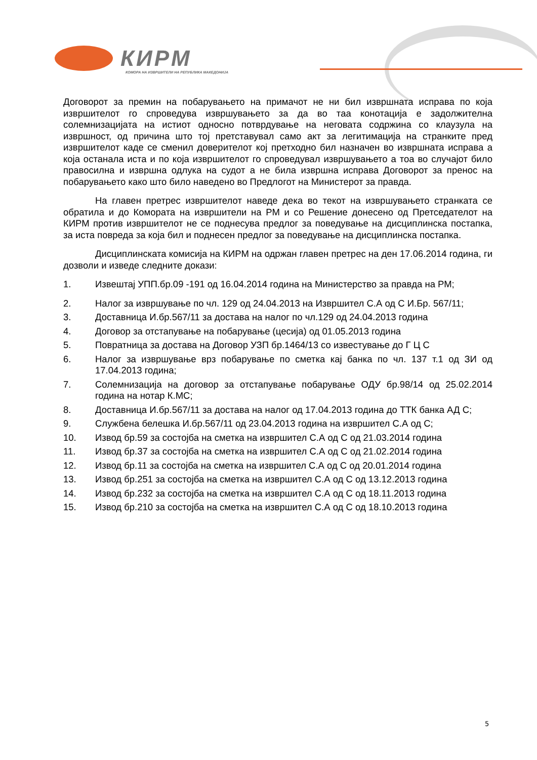КИРМ
КОМОРА НА ИЗВРШИТЕЛИ НА РЕПУБЛИКА МАКЕДОНИЈА
Договорот за премин на побарувањето на примачот не ни бил извршната исправа по која извршителот го спроведува извршувањето за да во таа конотација е задолжителна солемнизацијата на истиот односно потврдување на неговата содржина со клаузула на извршност, од причина што тој претставувал само акт за легитимација на странките пред извршителот каде се сменил доверителот кој претходно бил назначен во извршната исправа а која останала иста и по која извршителот го спроведувал извршувањето а тоа во случајот било правосилна и извршна одлука на судот а не била извршна исправа Договорот за пренос на побарувањето како што било наведено во Предлогот на Министерот за правда.
На главен претрес извршителот наведе дека во текот на извршувањето странката се обратила и до Комората на извршители на РМ и со Решение донесено од Претседателот на КИРМ против извршителот не се поднесува предлог за поведување на дисциплинска постапка, за иста повреда за која бил и поднесен предлог за поведување на дисциплинска постапка.
Дисциплинската комисија на КИРМ на одржан главен претрес на ден 17.06.2014 година, ги дозволи и изведе следните докази:
1. Извештај УПП.бр.09 -191 од 16.04.2014 година на Министерство за правда на РМ;
2. Налог за извршување по чл. 129 од 24.04.2013 на Извршител С.А од С И.Бр. 567/11;
3. Доставница И.бр.567/11 за достава на налог по чл.129 од 24.04.2013 година
4. Договор за отстапување на побарување (цесија) од 01.05.2013 година
5. Повратница за достава на Договор УЗП бр.1464/13 со известување до Г Ц С
6. Налог за извршување врз побарување по сметка кај банка по чл. 137 т.1 од ЗИ од 17.04.2013 година;
7. Солемнизација на договор за отстапување побарување ОДУ бр.98/14 од 25.02.2014 година на нотар К.МС;
8. Доставница И.бр.567/11 за достава на налог од 17.04.2013 година до ТТК банка АД С;
9. Службена белешка И.бр.567/11 од 23.04.2013 година на извршител С.А од С;
10. Извод бр.59 за состојба на сметка на извршител С.А од С од 21.03.2014 година
11. Извод бр.37 за состојба на сметка на извршител С.А од С од 21.02.2014 година
12. Извод бр.11 за состојба на сметка на извршител С.А од С од 20.01.2014 година
13. Извод бр.251 за состојба на сметка на извршител С.А од С од 13.12.2013 година
14. Извод бр.232 за состојба на сметка на извршител С.А од С од 18.11.2013 година
15. Извод бр.210 за состојба на сметка на извршител С.А од С од 18.10.2013 година
5